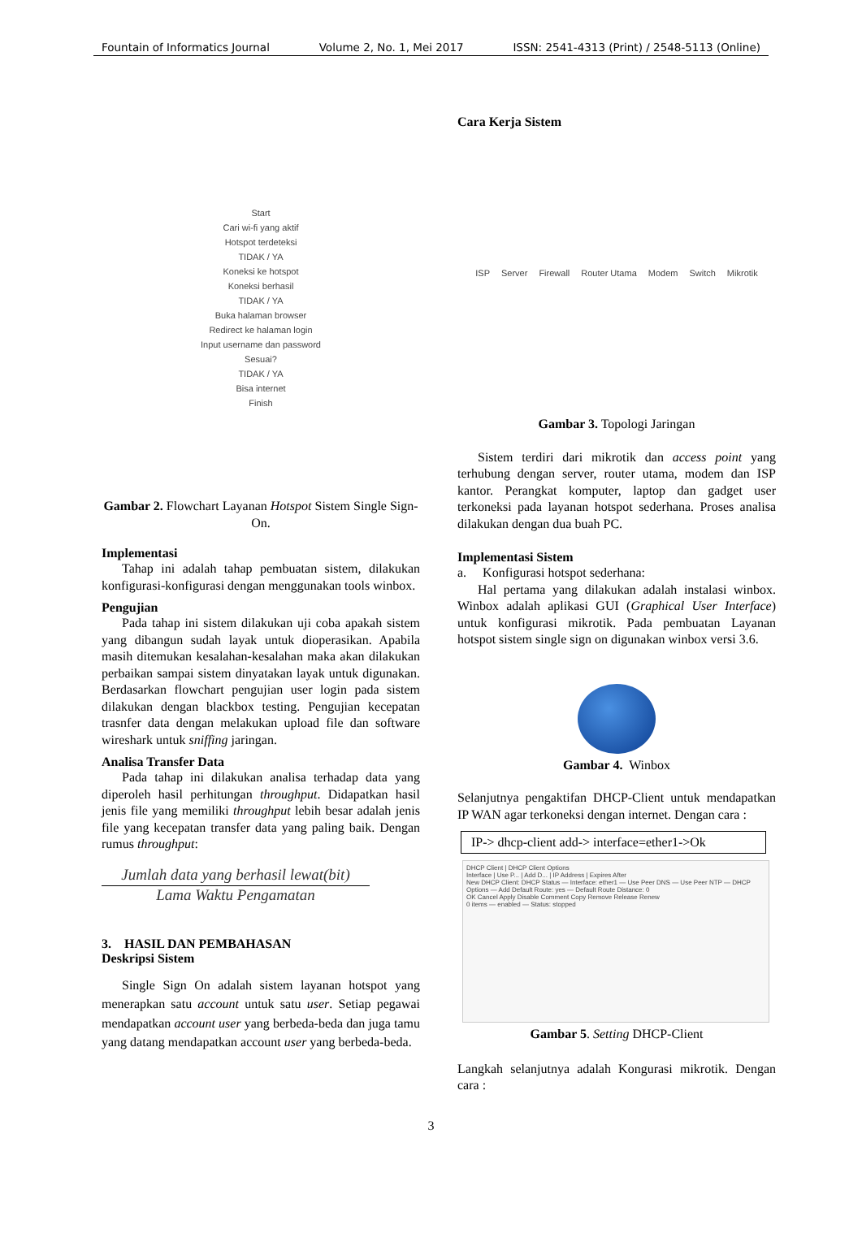Fountain of Informatics Journal Volume 2, No. 1, Mei 2017 ISSN: 2541-4313 (Print) / 2548-5113 (Online)
Start
Cari wi-fi yang aktif
Hotspot terdeteksi
TIDAK / YA
Koneksi ke hotspot
Koneksi berhasil
TIDAK / YA
Buka halaman browser
Redirect ke halaman login
Input username dan password
Sesuai?
TIDAK / YA
Bisa internet
Finish
Gambar 2. Flowchart Layanan Hotspot Sistem Single Sign-On.
Implementasi
Tahap ini adalah tahap pembuatan sistem, dilakukan konfigurasi-konfigurasi dengan menggunakan tools winbox.
Pengujian
Pada tahap ini sistem dilakukan uji coba apakah sistem yang dibangun sudah layak untuk dioperasikan. Apabila masih ditemukan kesalahan-kesalahan maka akan dilakukan perbaikan sampai sistem dinyatakan layak untuk digunakan. Berdasarkan flowchart pengujian user login pada sistem dilakukan dengan blackbox testing. Pengujian kecepatan trasnfer data dengan melakukan upload file dan software wireshark untuk sniffing jaringan.
Analisa Transfer Data
Pada tahap ini dilakukan analisa terhadap data yang diperoleh hasil perhitungan throughput. Didapatkan hasil jenis file yang memiliki throughput lebih besar adalah jenis file yang kecepatan transfer data yang paling baik. Dengan rumus throughput:
Jumlah data yang berhasil lewat(bit)
Lama Waktu Pengamatan
3. HASIL DAN PEMBAHASAN
Deskripsi Sistem
Single Sign On adalah sistem layanan hotspot yang menerapkan satu account untuk satu user. Setiap pegawai mendapatkan account user yang berbeda-beda dan juga tamu yang datang mendapatkan account user yang berbeda-beda.
Cara Kerja Sistem
ISP Server Firewall Router Utama Modem Switch Mikrotik
Gambar 3. Topologi Jaringan
Sistem terdiri dari mikrotik dan access point yang terhubung dengan server, router utama, modem dan ISP kantor. Perangkat komputer, laptop dan gadget user terkoneksi pada layanan hotspot sederhana. Proses analisa dilakukan dengan dua buah PC.
Implementasi Sistem
a. Konfigurasi hotspot sederhana:
Hal pertama yang dilakukan adalah instalasi winbox. Winbox adalah aplikasi GUI (Graphical User Interface) untuk konfigurasi mikrotik. Pada pembuatan Layanan hotspot sistem single sign on digunakan winbox versi 3.6.
Gambar 4. Winbox
Selanjutnya pengaktifan DHCP-Client untuk mendapatkan IP WAN agar terkoneksi dengan internet. Dengan cara :
IP-> dhcp-client add-> interface=ether1->Ok
DHCP Client | DHCP Client Options
Interface | Use P... | Add D... | IP Address | Expires After
New DHCP Client: DHCP Status — Interface: ether1 — Use Peer DNS — Use Peer NTP — DHCP Options — Add Default Route: yes — Default Route Distance: 0
OK Cancel Apply Disable Comment Copy Remove Release Renew
0 items — enabled — Status: stopped
Gambar 5. Setting DHCP-Client
Langkah selanjutnya adalah Kongurasi mikrotik. Dengan cara :
3